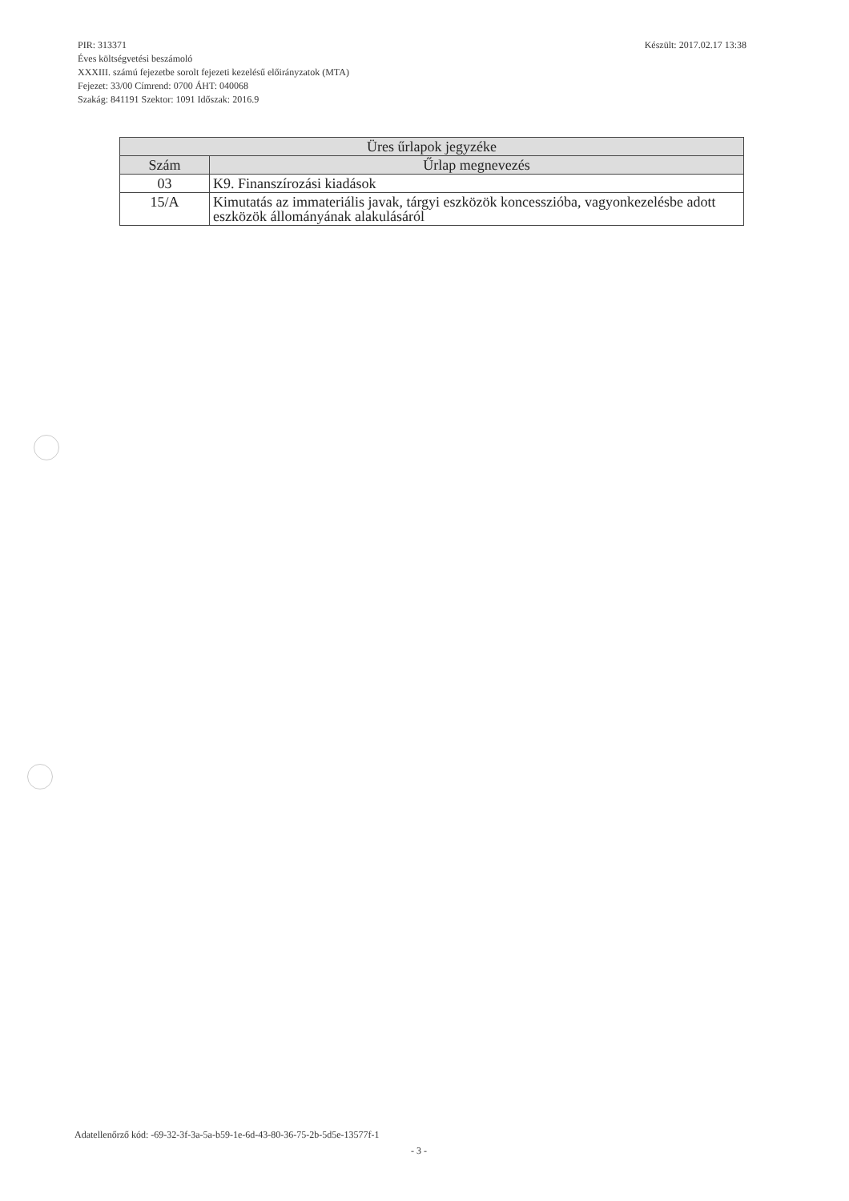Készült: 2017.02.17 13:38 PIR: 313371
Éves költségvetési beszámoló
XXXIII. számú fejezetbe sorolt fejezeti kezelésű előirányzatok (MTA)
Fejezet: 33/00 Címrend: 0700 ÁHT: 040068
Szakág: 841191 Szektor: 1091 Időszak: 2016.9
| Üres űrlapok jegyzéke | |
| --- | --- |
| Szám | Űrlap megnevezés |
| 03 | K9. Finanszírozási kiadások |
| 15/A | Kimutatás az immateriális javak, tárgyi eszközök koncesszióba, vagyonkezelésbe adott eszközök állományának alakulásáról |
Adatellenőrző kód: -69-32-3f-3a-5a-b59-1e-6d-43-80-36-75-2b-5d5e-13577f-1
- 3 -